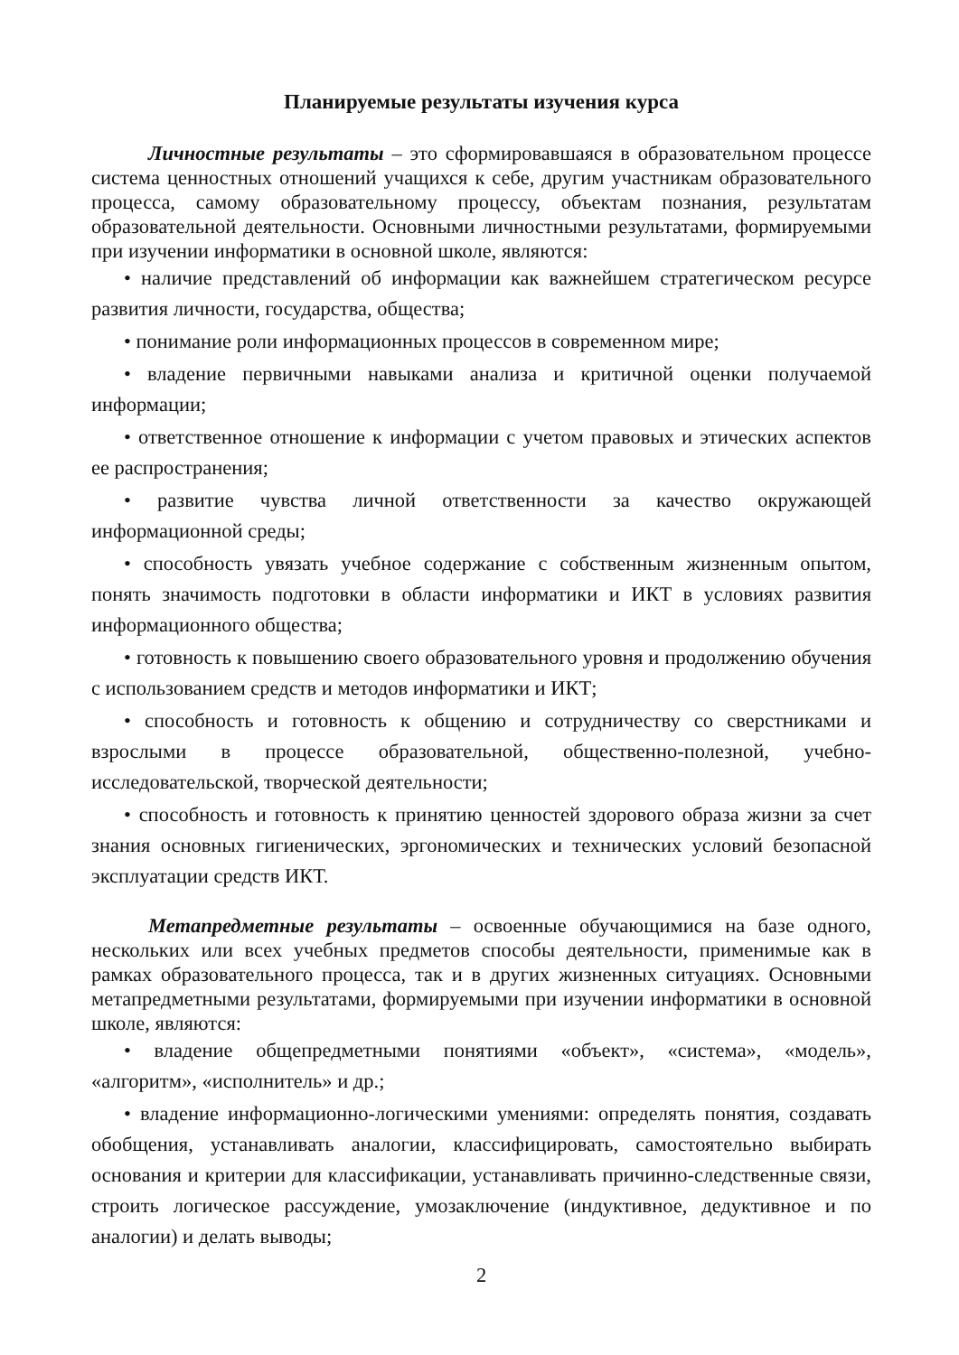Планируемые результаты изучения курса
Личностные результаты – это сформировавшаяся в образовательном процессе система ценностных отношений учащихся к себе, другим участникам образовательного процесса, самому образовательному процессу, объектам познания, результатам образовательной деятельности. Основными личностными результатами, формируемыми при изучении информатики в основной школе, являются:
• наличие представлений об информации как важнейшем стратегическом ресурсе развития личности, государства, общества;
• понимание роли информационных процессов в современном мире;
• владение первичными навыками анализа и критичной оценки получаемой информации;
• ответственное отношение к информации с учетом правовых и этических аспектов ее распространения;
• развитие чувства личной ответственности за качество окружающей информационной среды;
• способность увязать учебное содержание с собственным жизненным опытом, понять значимость подготовки в области информатики и ИКТ в условиях развития информационного общества;
• готовность к повышению своего образовательного уровня и продолжению обучения с использованием средств и методов информатики и ИКТ;
• способность и готовность к общению и сотрудничеству со сверстниками и взрослыми в процессе образовательной, общественно-полезной, учебно-исследовательской, творческой деятельности;
• способность и готовность к принятию ценностей здорового образа жизни за счет знания основных гигиенических, эргономических и технических условий безопасной эксплуатации средств ИКТ.
Метапредметные результаты – освоенные обучающимися на базе одного, нескольких или всех учебных предметов способы деятельности, применимые как в рамках образовательного процесса, так и в других жизненных ситуациях. Основными метапредметными результатами, формируемыми при изучении информатики в основной школе, являются:
• владение общепредметными понятиями «объект», «система», «модель», «алгоритм», «исполнитель» и др.;
• владение информационно-логическими умениями: определять понятия, создавать обобщения, устанавливать аналогии, классифицировать, самостоятельно выбирать основания и критерии для классификации, устанавливать причинно-следственные связи, строить логическое рассуждение, умозаключение (индуктивное, дедуктивное и по аналогии) и делать выводы;
2